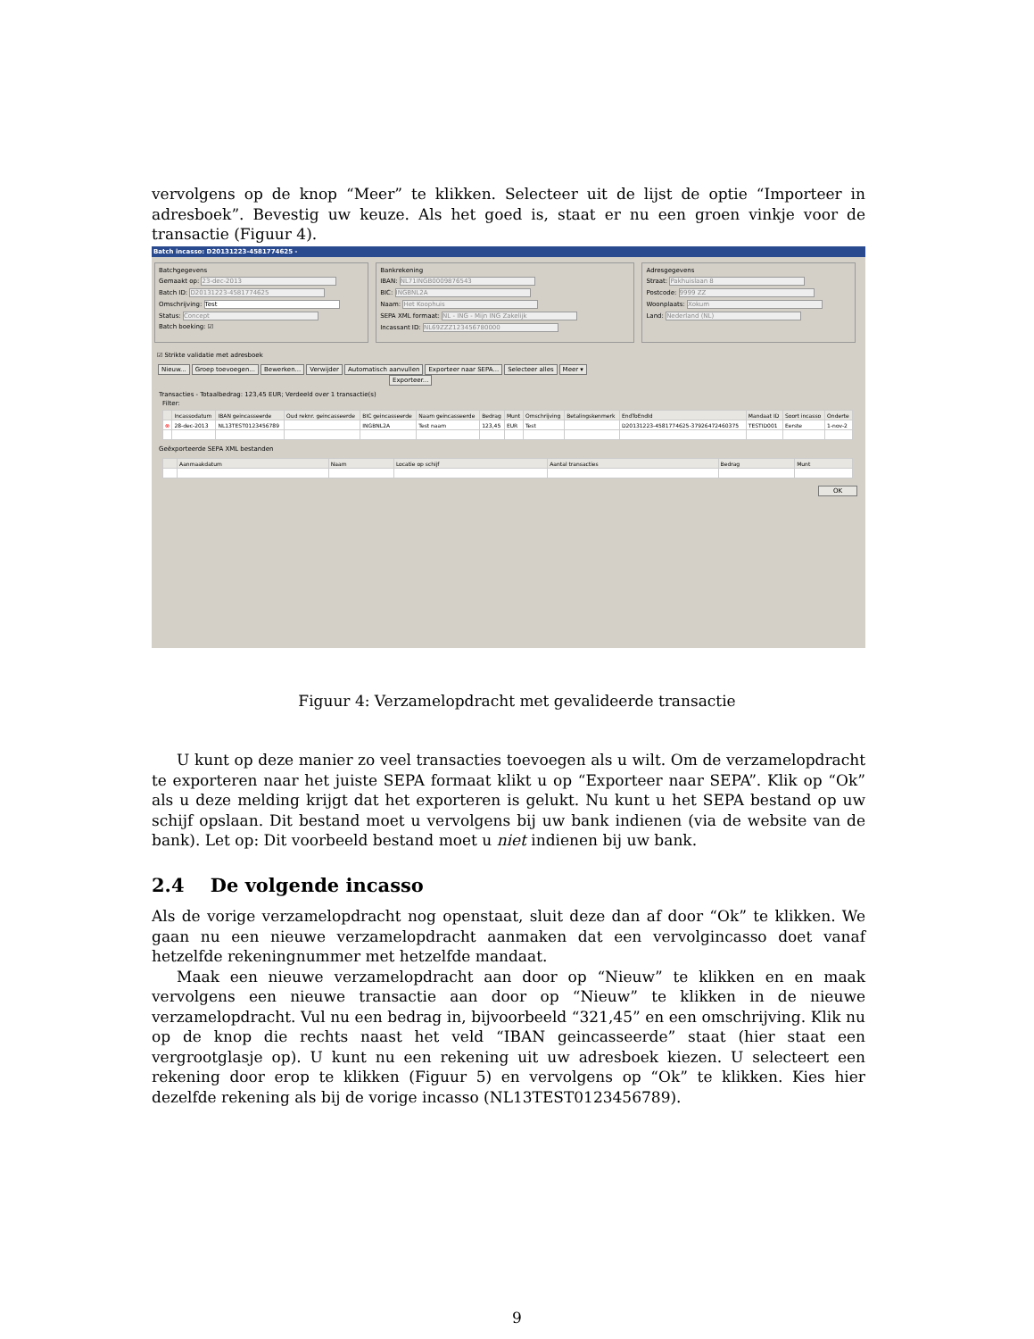vervolgens op de knop “Meer” te klikken. Selecteer uit de lijst de optie “Importeer in adresboek”. Bevestig uw keuze. Als het goed is, staat er nu een groen vinkje voor de transactie (Figuur 4).
Batch incasso: D20131223-4581774625 -
Batchgegevens
Gemaakt op: 23-dec-2013
Batch ID: D20131223-4581774625
Omschrijving: Test
Status: Concept
Batch boeking: ☑
Bankrekening
IBAN: NL71INGB0009876543
BIC: INGBNL2A
Naam: Het Koophuis
SEPA XML formaat: NL - ING - Mijn ING Zakelijk
Incassant ID: NL69ZZZ123456780000
Adresgegevens
Straat: Pakhuislaan 8
Postcode: 9999 ZZ
Woonplaats: Xokum
Land: Nederland (NL)
☑ Strikte validatie met adresboek
Nieuw... Groep toevoegen... Bewerken... Verwijder Automatisch aanvullen Exporteer naar SEPA... Selecteer alles Meer ▾ Exporteer...
Transacties - Totaalbedrag: 123,45 EUR; Verdeeld over 1 transactie(s)
Filter:
| | Incassodatum | IBAN geincasseerde | Oud reknr. geincasseerde | BIC geincasseerde | Naam geincasseerde | Bedrag | Munt | Omschrijving | Betalingskenmerk | EndToEndId | Mandaat ID | Soort incasso | Onderte |
| --- | --- | --- | --- | --- | --- | --- | --- | --- | --- | --- | --- | --- | --- |
| ⊗ | 28-dec-2013 | NL13TEST0123456789 | | INGBNL2A | Test naam | 123,45 | EUR | Test | | D20131223-4581774625-37926472460375 | TESTID001 | Eerste | 1-nov-2 |
Geëxporteerde SEPA XML bestanden
| | Aanmaakdatum | Naam | Locatie op schijf | Aantal transacties | Bedrag | Munt |
| --- | --- | --- | --- | --- | --- | --- |
OK
Figuur 4: Verzamelopdracht met gevalideerde transactie
U kunt op deze manier zo veel transacties toevoegen als u wilt. Om de verzamelopdracht te exporteren naar het juiste SEPA formaat klikt u op “Exporteer naar SEPA”. Klik op “Ok” als u deze melding krijgt dat het exporteren is gelukt. Nu kunt u het SEPA bestand op uw schijf opslaan. Dit bestand moet u vervolgens bij uw bank indienen (via de website van de bank). Let op: Dit voorbeeld bestand moet u niet indienen bij uw bank.
2.4 De volgende incasso
Als de vorige verzamelopdracht nog openstaat, sluit deze dan af door “Ok” te klikken. We gaan nu een nieuwe verzamelopdracht aanmaken dat een vervolgincasso doet vanaf hetzelfde rekeningnummer met hetzelfde mandaat.
Maak een nieuwe verzamelopdracht aan door op “Nieuw” te klikken en en maak vervolgens een nieuwe transactie aan door op “Nieuw” te klikken in de nieuwe verzamelopdracht. Vul nu een bedrag in, bijvoorbeeld “321,45” en een omschrijving. Klik nu op de knop die rechts naast het veld “IBAN geincasseerde” staat (hier staat een vergrootglasje op). U kunt nu een rekening uit uw adresboek kiezen. U selecteert een rekening door erop te klikken (Figuur 5) en vervolgens op “Ok” te klikken. Kies hier dezelfde rekening als bij de vorige incasso (NL13TEST0123456789).
9